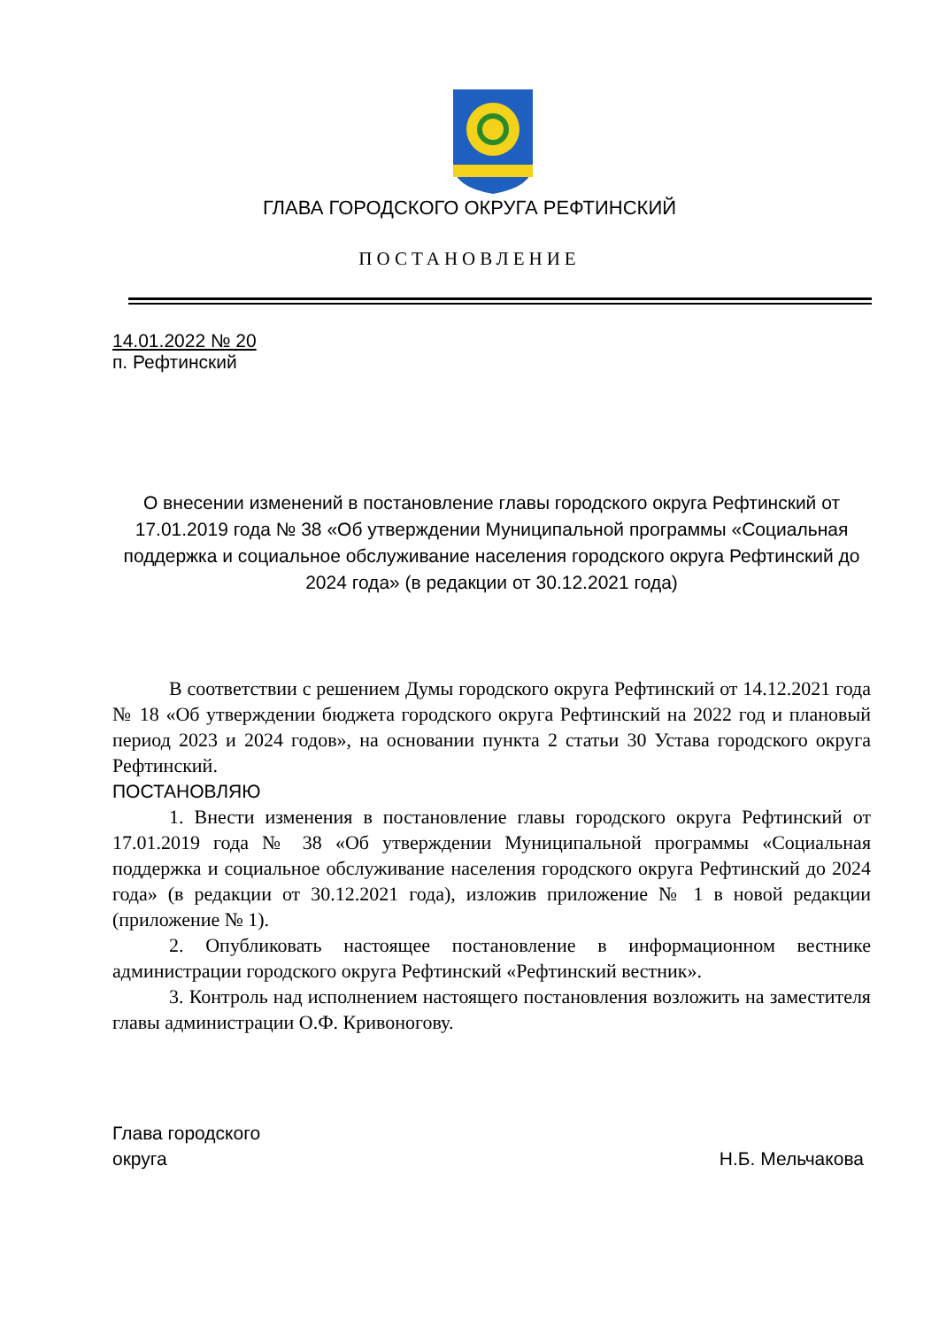ГЛАВА ГОРОДСКОГО ОКРУГА РЕФТИНСКИЙ
ПОСТАНОВЛЕНИЕ
14.01.2022 № 20
п. Рефтинский
О внесении изменений в постановление главы городского округа Рефтинский от 17.01.2019 года № 38 «Об утверждении Муниципальной программы «Социальная поддержка и социальное обслуживание населения городского округа Рефтинский до 2024 года» (в редакции от 30.12.2021 года)
В соответствии с решением Думы городского округа Рефтинский от 14.12.2021 года № 18 «Об утверждении бюджета городского округа Рефтинский на 2022 год и плановый период 2023 и 2024 годов», на основании пункта 2 статьи 30 Устава городского округа Рефтинский.
ПОСТАНОВЛЯЮ
1. Внести изменения в постановление главы городского округа Рефтинский от 17.01.2019 года № 38 «Об утверждении Муниципальной программы «Социальная поддержка и социальное обслуживание населения городского округа Рефтинский до 2024 года» (в редакции от 30.12.2021 года), изложив приложение № 1 в новой редакции (приложение № 1).
2. Опубликовать настоящее постановление в информационном вестнике администрации городского округа Рефтинский «Рефтинский вестник».
3. Контроль над исполнением настоящего постановления возложить на заместителя главы администрации О.Ф. Кривоногову.
Глава городского
округа
Н.Б. Мельчакова